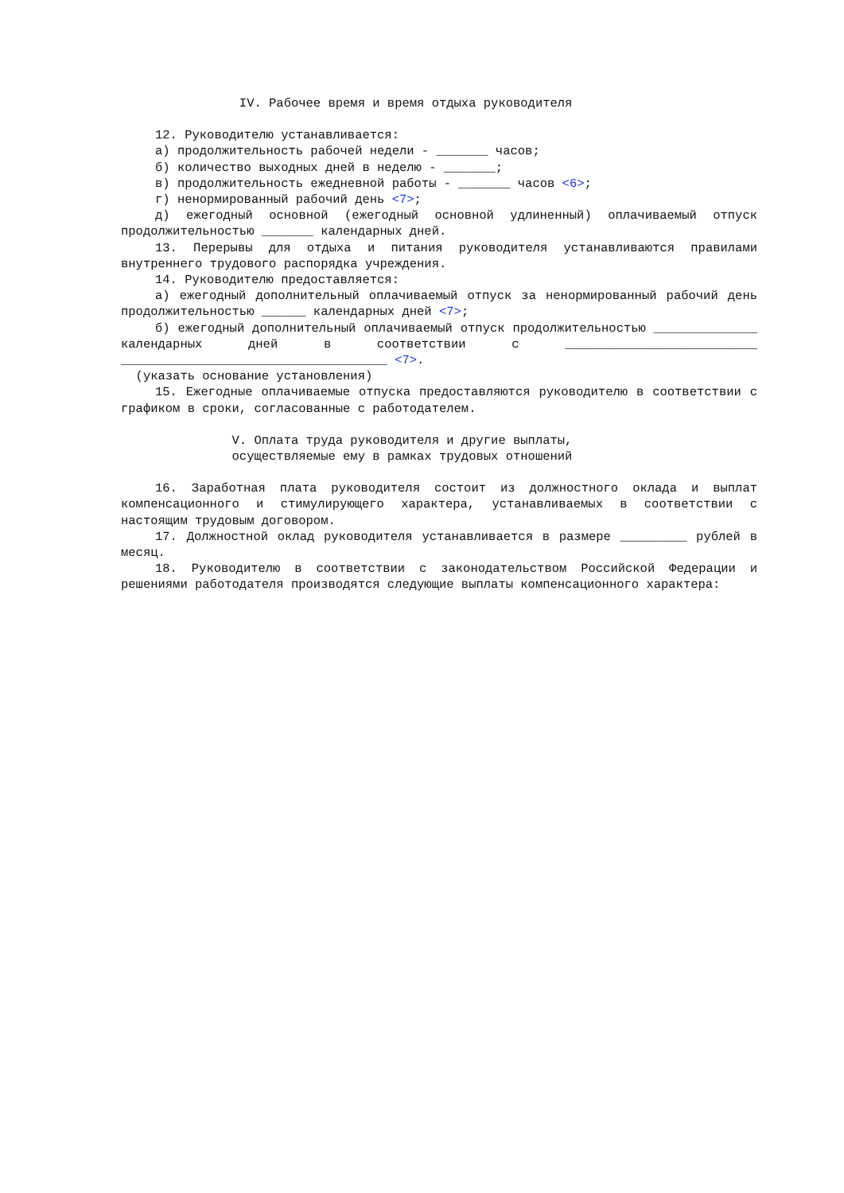IV. Рабочее время и время отдыха руководителя
12. Руководителю устанавливается:
а) продолжительность рабочей недели - _______ часов;
б) количество выходных дней в неделю - _______;
в) продолжительность ежедневной работы - _______ часов <6>;
г) ненормированный рабочий день <7>;
д) ежегодный основной (ежегодный основной удлиненный) оплачиваемый отпуск продолжительностью _______ календарных дней.
13. Перерывы для отдыха и питания руководителя устанавливаются правилами внутреннего трудового распорядка учреждения.
14. Руководителю предоставляется:
а) ежегодный дополнительный оплачиваемый отпуск за ненормированный рабочий день продолжительностью ______ календарных дней <7>;
б) ежегодный дополнительный оплачиваемый отпуск продолжительностью ______________ календарных дней в соответствии с __________________________ ____________________________________ <7>.
(указать основание установления)
15. Ежегодные оплачиваемые отпуска предоставляются руководителю в соответствии с графиком в сроки, согласованные с работодателем.
V. Оплата труда руководителя и другие выплаты, осуществляемые ему в рамках трудовых отношений
16. Заработная плата руководителя состоит из должностного оклада и выплат компенсационного и стимулирующего характера, устанавливаемых в соответствии с настоящим трудовым договором.
17. Должностной оклад руководителя устанавливается в размере _________ рублей в месяц.
18. Руководителю в соответствии с законодательством Российской Федерации и решениями работодателя производятся следующие выплаты компенсационного характера: